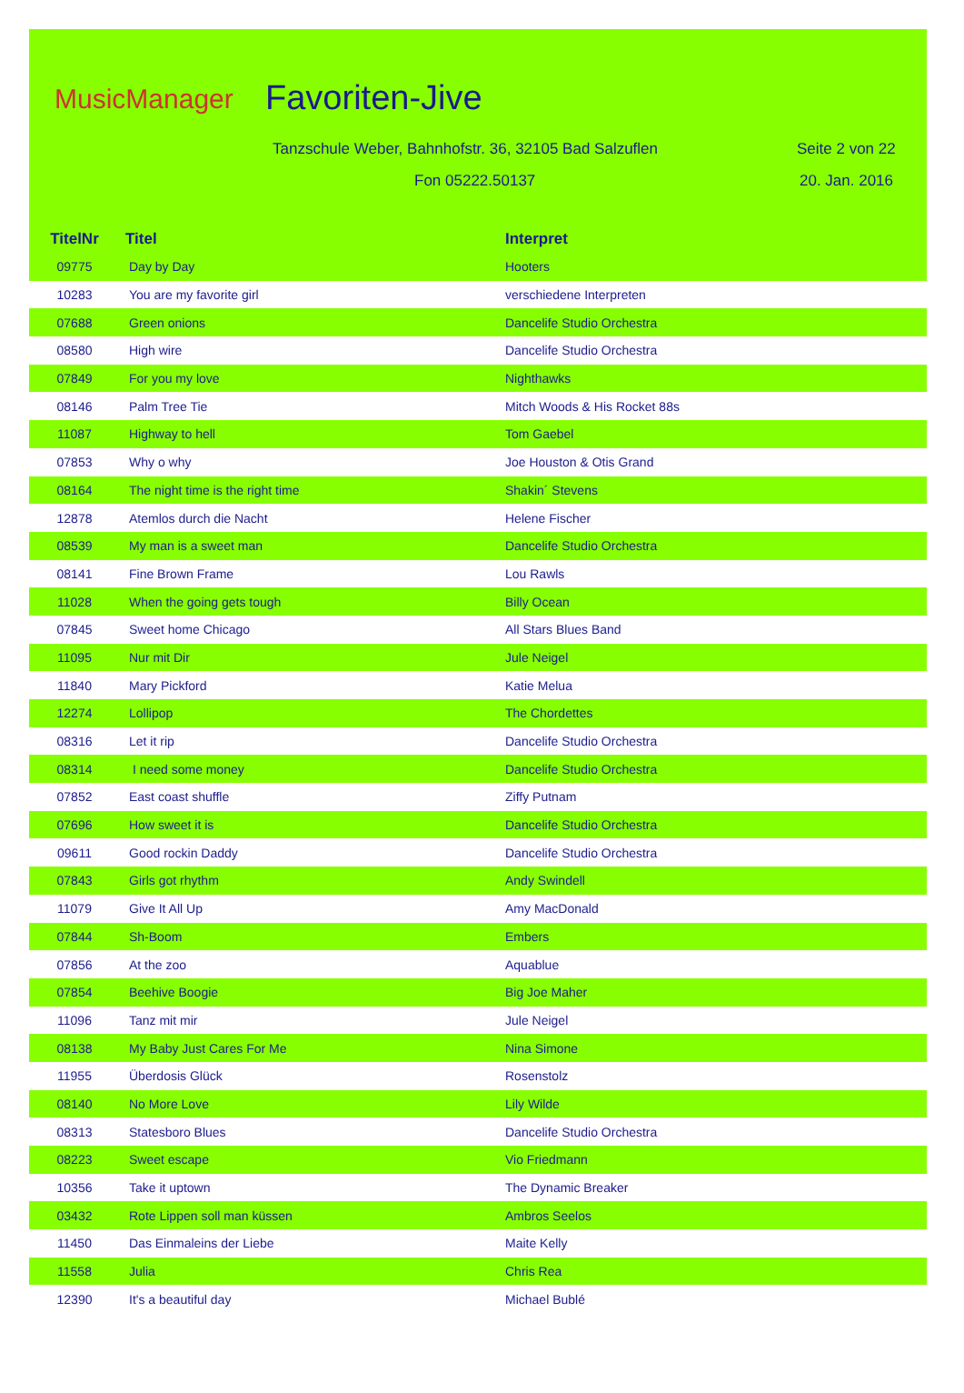MusicManager Favoriten-Jive
Tanzschule Weber, Bahnhofstr. 36, 32105 Bad Salzuflen
Seite 2 von 22
Fon 05222.50137 20. Jan. 2016
| TitelNr | Titel | Interpret |
| --- | --- | --- |
| 09775 | Day by Day | Hooters |
| 10283 | You are my favorite girl | verschiedene Interpreten |
| 07688 | Green onions | Dancelife Studio Orchestra |
| 08580 | High wire | Dancelife Studio Orchestra |
| 07849 | For you my love | Nighthawks |
| 08146 | Palm Tree Tie | Mitch Woods & His Rocket 88s |
| 11087 | Highway to hell | Tom Gaebel |
| 07853 | Why o why | Joe Houston & Otis Grand |
| 08164 | The night time is the right time | Shakin´ Stevens |
| 12878 | Atemlos durch die Nacht | Helene Fischer |
| 08539 | My man is a sweet man | Dancelife Studio Orchestra |
| 08141 | Fine Brown Frame | Lou Rawls |
| 11028 | When the going gets tough | Billy Ocean |
| 07845 | Sweet home Chicago | All Stars Blues Band |
| 11095 | Nur mit Dir | Jule Neigel |
| 11840 | Mary Pickford | Katie Melua |
| 12274 | Lollipop | The Chordettes |
| 08316 | Let it rip | Dancelife Studio Orchestra |
| 08314 | I need some money | Dancelife Studio Orchestra |
| 07852 | East coast shuffle | Ziffy Putnam |
| 07696 | How sweet it is | Dancelife Studio Orchestra |
| 09611 | Good rockin Daddy | Dancelife Studio Orchestra |
| 07843 | Girls got rhythm | Andy Swindell |
| 11079 | Give It All Up | Amy MacDonald |
| 07844 | Sh-Boom | Embers |
| 07856 | At the zoo | Aquablue |
| 07854 | Beehive Boogie | Big Joe Maher |
| 11096 | Tanz mit mir | Jule Neigel |
| 08138 | My Baby Just Cares For Me | Nina Simone |
| 11955 | Überdosis Glück | Rosenstolz |
| 08140 | No More Love | Lily Wilde |
| 08313 | Statesboro Blues | Dancelife Studio Orchestra |
| 08223 | Sweet escape | Vio Friedmann |
| 10356 | Take it uptown | The Dynamic Breaker |
| 03432 | Rote Lippen soll man küssen | Ambros Seelos |
| 11450 | Das Einmaleins der Liebe | Maite Kelly |
| 11558 | Julia | Chris Rea |
| 12390 | It's a beautiful day | Michael Bublé |